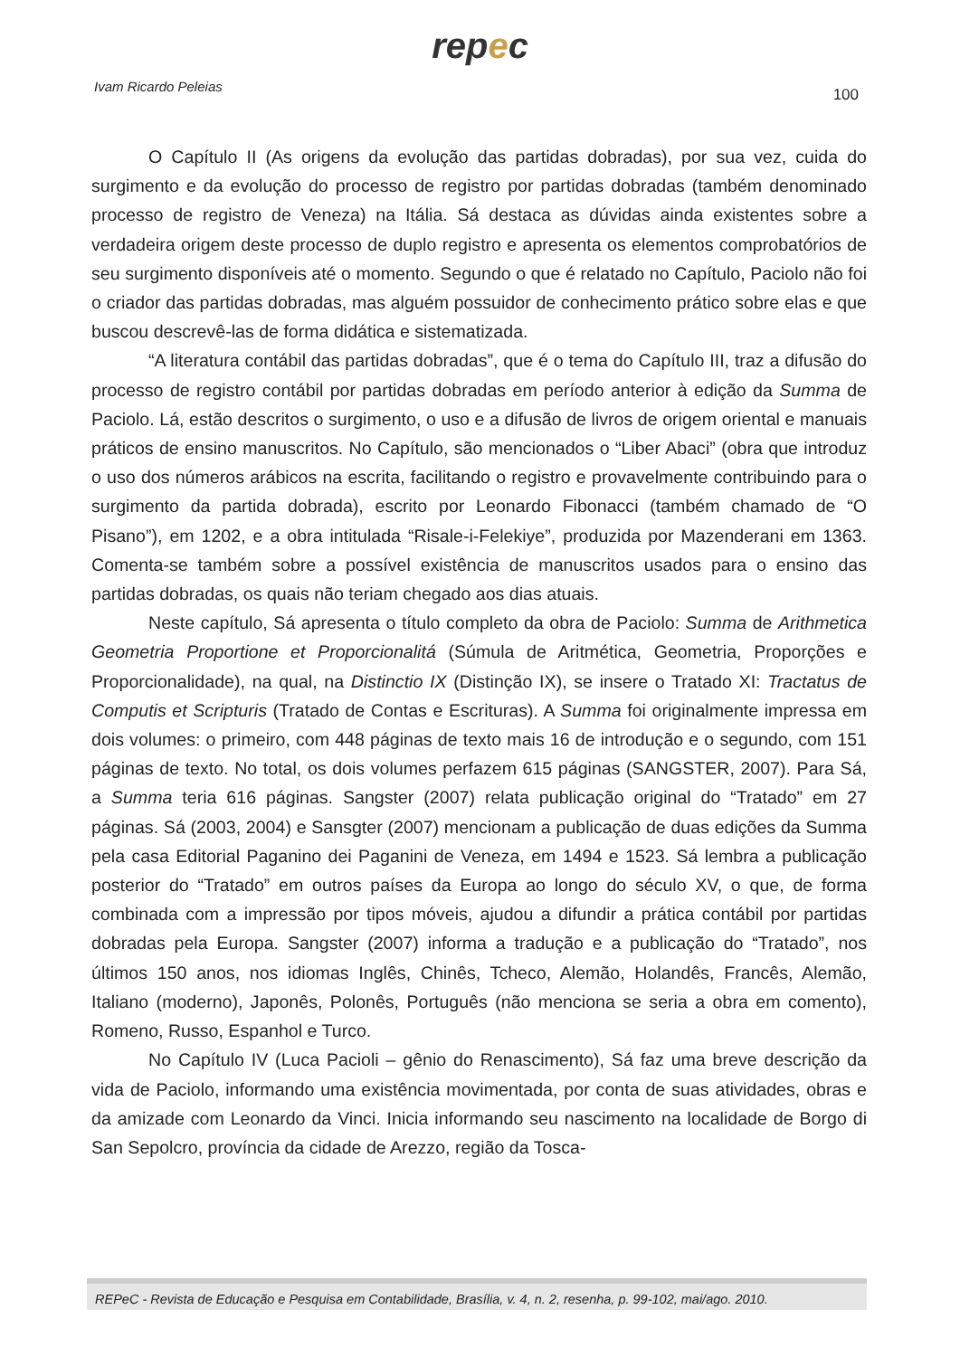repec
Ivam Ricardo Peleias
100
O Capítulo II (As origens da evolução das partidas dobradas), por sua vez, cuida do surgimento e da evolução do processo de registro por partidas dobradas (também denominado processo de registro de Veneza) na Itália. Sá destaca as dúvidas ainda existentes sobre a verdadeira origem deste processo de duplo registro e apresenta os elementos comprobatórios de seu surgimento disponíveis até o momento. Segundo o que é relatado no Capítulo, Paciolo não foi o criador das partidas dobradas, mas alguém possuidor de conhecimento prático sobre elas e que buscou descrevê-las de forma didática e sistematizada.
“A literatura contábil das partidas dobradas”, que é o tema do Capítulo III, traz a difusão do processo de registro contábil por partidas dobradas em período anterior à edição da Summa de Paciolo. Lá, estão descritos o surgimento, o uso e a difusão de livros de origem oriental e manuais práticos de ensino manuscritos. No Capítulo, são mencionados o “Liber Abaci” (obra que introduz o uso dos números arábicos na escrita, facilitando o registro e provavelmente contribuindo para o surgimento da partida dobrada), escrito por Leonardo Fibonacci (também chamado de “O Pisano”), em 1202, e a obra intitulada “Risale-i-Felekiye”, produzida por Mazenderani em 1363. Comenta-se também sobre a possível existência de manuscritos usados para o ensino das partidas dobradas, os quais não teriam chegado aos dias atuais.
Neste capítulo, Sá apresenta o título completo da obra de Paciolo: Summa de Arithmetica Geometria Proportione et Proporcionalitá (Súmula de Aritmética, Geometria, Proporções e Proporcionalidade), na qual, na Distinctio IX (Distinção IX), se insere o Tratado XI: Tractatus de Computis et Scripturis (Tratado de Contas e Escrituras). A Summa foi originalmente impressa em dois volumes: o primeiro, com 448 páginas de texto mais 16 de introdução e o segundo, com 151 páginas de texto. No total, os dois volumes perfazem 615 páginas (SANGSTER, 2007). Para Sá, a Summa teria 616 páginas. Sangster (2007) relata publicação original do “Tratado” em 27 páginas. Sá (2003, 2004) e Sansgter (2007) mencionam a publicação de duas edições da Summa pela casa Editorial Paganino dei Paganini de Veneza, em 1494 e 1523. Sá lembra a publicação posterior do “Tratado” em outros países da Europa ao longo do século XV, o que, de forma combinada com a impressão por tipos móveis, ajudou a difundir a prática contábil por partidas dobradas pela Europa. Sangster (2007) informa a tradução e a publicação do “Tratado”, nos últimos 150 anos, nos idiomas Inglês, Chinês, Tcheco, Alemão, Holandês, Francês, Alemão, Italiano (moderno), Japonês, Polonês, Português (não menciona se seria a obra em comento), Romeno, Russo, Espanhol e Turco.
No Capítulo IV (Luca Pacioli – gênio do Renascimento), Sá faz uma breve descrição da vida de Paciolo, informando uma existência movimentada, por conta de suas atividades, obras e da amizade com Leonardo da Vinci. Inicia informando seu nascimento na localidade de Borgo di San Sepolcro, província da cidade de Arezzo, região da Tosca-
REPeC - Revista de Educação e Pesquisa em Contabilidade, Brasília, v. 4, n. 2, resenha, p. 99-102, mai/ago. 2010.